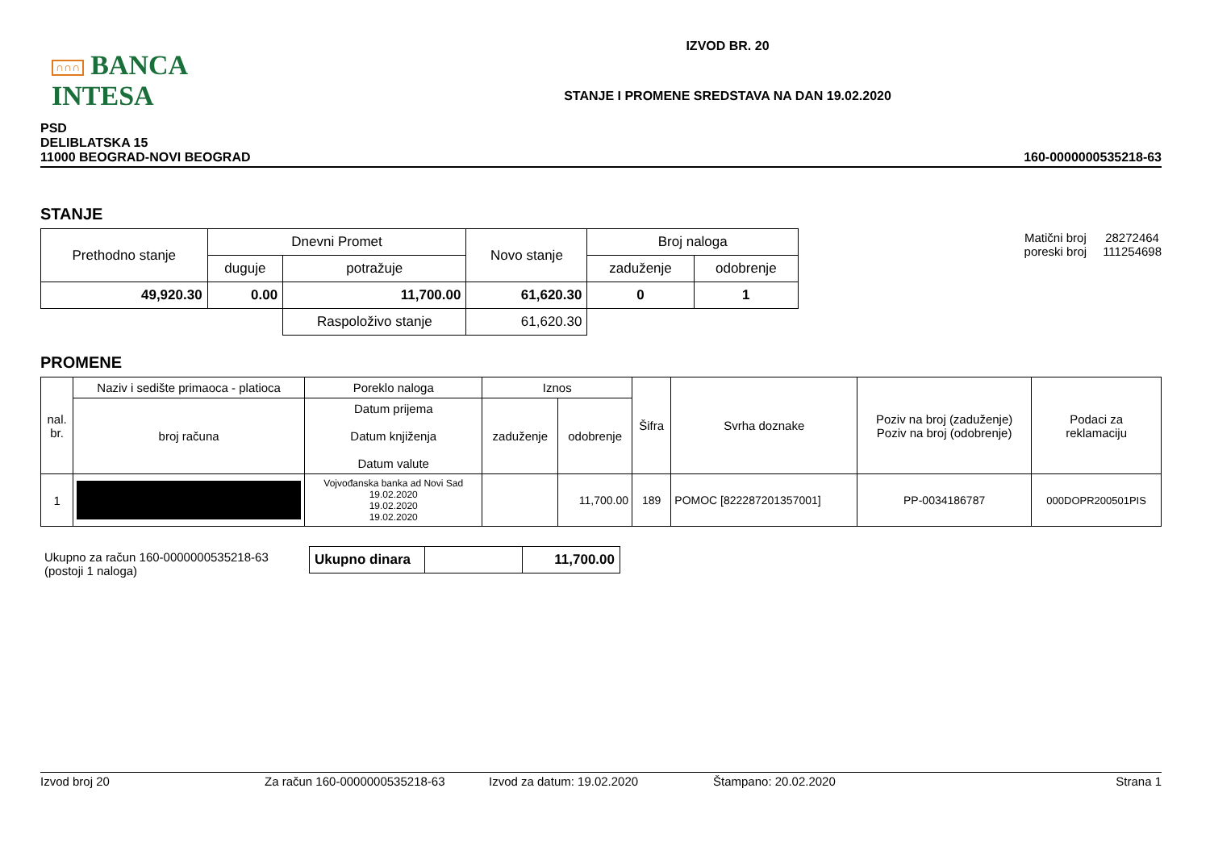∩∩∩ BANCA INTESA
IZVOD BR. 20
STANJE I PROMENE SREDSTAVA NA DAN 19.02.2020
PSD
DELIBLATSKA 15
11000 BEOGRAD-NOVI BEOGRAD
160-0000000535218-63
STANJE
| Prethodno stanje | Dnevni Promet | | Novo stanje | Broj naloga | |
| --- | --- | --- | --- | --- | --- |
| | duguje | potražuje | | zaduženje | odobrenje |
| 49,920.30 | 0.00 | 11,700.00 | 61,620.30 | 0 | 1 |
| | | Raspoloživo stanje | 61,620.30 | | |
| Matični broj poreski broj | 28272464 111254698 |
PROMENE
| nal. br. | Naziv i sedište primaoca - platioca | Poreklo naloga | Iznos | | Šifra | Svrha doznake | Poziv na broj (zaduženje) Poziv na broj (odobrenje) | Podaci za reklamaciju |
| --- | --- | --- | --- | --- | --- | --- | --- | --- |
| | broj računa | Datum prijema Datum knjiženja Datum valute | zaduženje | odobrenje | | | | |
| 1 | | Vojvođanska banka ad Novi Sad 19.02.2020 19.02.2020 19.02.2020 | | 11,700.00 | 189 | POMOC [822287201357001] | PP-0034186787 | 000DOPR200501PIS |
Ukupno za račun 160-0000000535218-63
(postoji 1 naloga)
| Ukupno dinara | | 11,700.00 |
Izvod broj 20 Za račun 160-0000000535218-63 Izvod za datum: 19.02.2020 Štampano: 20.02.2020 Strana 1